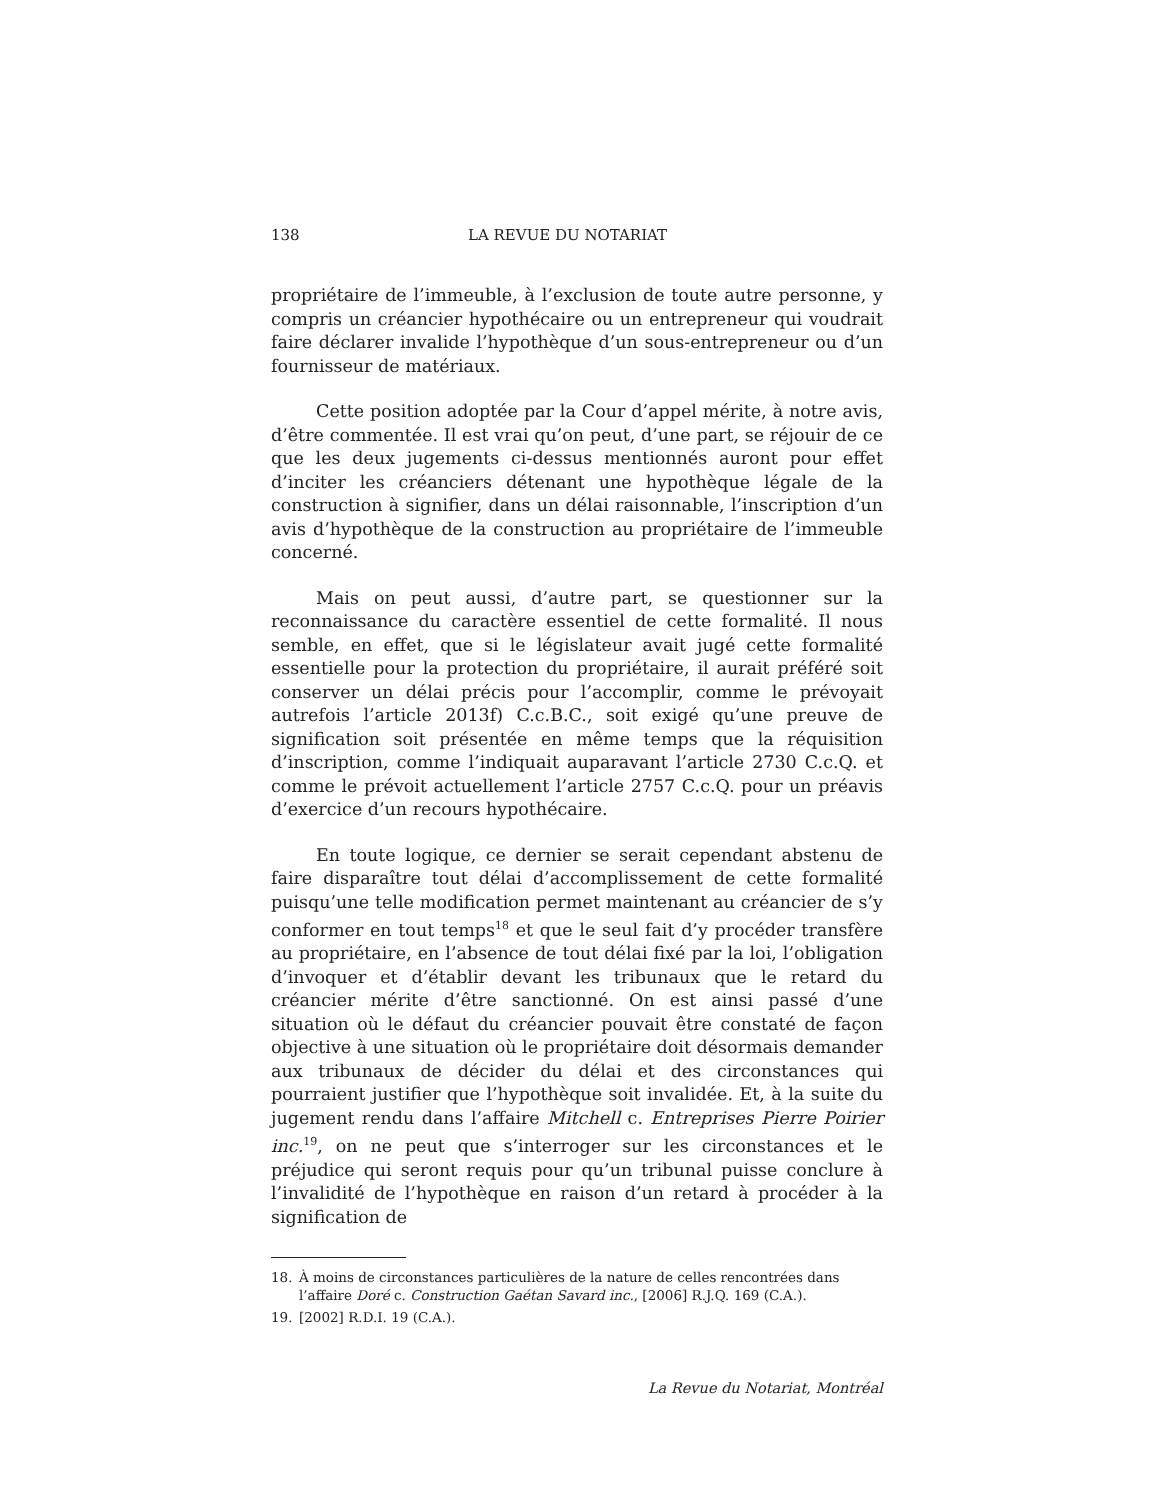138 LA REVUE DU NOTARIAT
propriétaire de l’immeuble, à l’exclusion de toute autre personne, y compris un créancier hypothécaire ou un entrepreneur qui voudrait faire déclarer invalide l’hypothèque d’un sous-entrepreneur ou d’un fournisseur de matériaux.
Cette position adoptée par la Cour d’appel mérite, à notre avis, d’être commentée. Il est vrai qu’on peut, d’une part, se réjouir de ce que les deux jugements ci-dessus mentionnés auront pour effet d’inciter les créanciers détenant une hypothèque légale de la construction à signifier, dans un délai raisonnable, l’inscription d’un avis d’hypothèque de la construction au propriétaire de l’immeuble concerné.
Mais on peut aussi, d’autre part, se questionner sur la reconnaissance du caractère essentiel de cette formalité. Il nous semble, en effet, que si le législateur avait jugé cette formalité essentielle pour la protection du propriétaire, il aurait préféré soit conserver un délai précis pour l’accomplir, comme le prévoyait autrefois l’article 2013f) C.c.B.C., soit exigé qu’une preuve de signification soit présentée en même temps que la réquisition d’inscription, comme l’indiquait auparavant l’article 2730 C.c.Q. et comme le prévoit actuellement l’article 2757 C.c.Q. pour un préavis d’exercice d’un recours hypothécaire.
En toute logique, ce dernier se serait cependant abstenu de faire disparaître tout délai d’accomplissement de cette formalité puisqu’une telle modification permet maintenant au créancier de s’y conformer en tout temps<sup>18</sup> et que le seul fait d’y procéder transfère au propriétaire, en l’absence de tout délai fixé par la loi, l’obligation d’invoquer et d’établir devant les tribunaux que le retard du créancier mérite d’être sanctionné. On est ainsi passé d’une situation où le défaut du créancier pouvait être constaté de façon objective à une situation où le propriétaire doit désormais demander aux tribunaux de décider du délai et des circonstances qui pourraient justifier que l’hypothèque soit invalidée. Et, à la suite du jugement rendu dans l’affaire Mitchell c. Entreprises Pierre Poirier inc.<sup>19</sup>, on ne peut que s’interroger sur les circonstances et le préjudice qui seront requis pour qu’un tribunal puisse conclure à l’invalidité de l’hypothèque en raison d’un retard à procéder à la signification de
18. À moins de circonstances particulières de la nature de celles rencontrées dans l’affaire Doré c. Construction Gaétan Savard inc., [2006] R.J.Q. 169 (C.A.).
19. [2002] R.D.I. 19 (C.A.).
La Revue du Notariat, Montréal